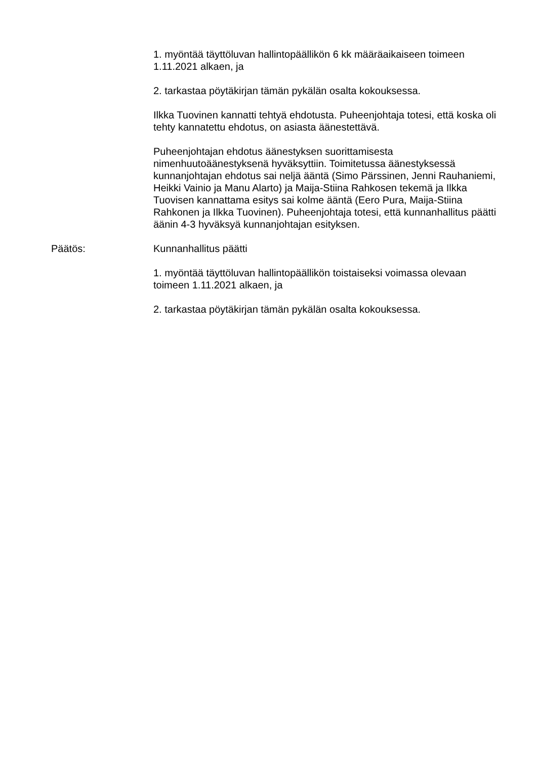1. myöntää täyttöluvan hallintopäällikön 6 kk määräaikaiseen toimeen 1.11.2021 alkaen, ja
2. tarkastaa pöytäkirjan tämän pykälän osalta kokouksessa.
Ilkka Tuovinen kannatti tehtyä ehdotusta. Puheenjohtaja totesi, että koska oli tehty kannatettu ehdotus, on asiasta äänestettävä.
Puheenjohtajan ehdotus äänestyksen suorittamisesta nimenhuutoäänestyksenä hyväksyttiin. Toimitetussa äänestyksessä kunnanjohtajan ehdotus sai neljä ääntä (Simo Pärssinen, Jenni Rauhaniemi, Heikki Vainio ja Manu Alarto) ja Maija-Stiina Rahkosen tekemä ja Ilkka Tuovisen kannattama esitys sai kolme ääntä (Eero Pura, Maija-Stiina Rahkonen ja Ilkka Tuovinen). Puheenjohtaja totesi, että kunnanhallitus päätti äänin 4-3 hyväksyä kunnanjohtajan esityksen.
Päätös: Kunnanhallitus päätti
1. myöntää täyttöluvan hallintopäällikön toistaiseksi voimassa olevaan toimeen 1.11.2021 alkaen, ja
2. tarkastaa pöytäkirjan tämän pykälän osalta kokouksessa.